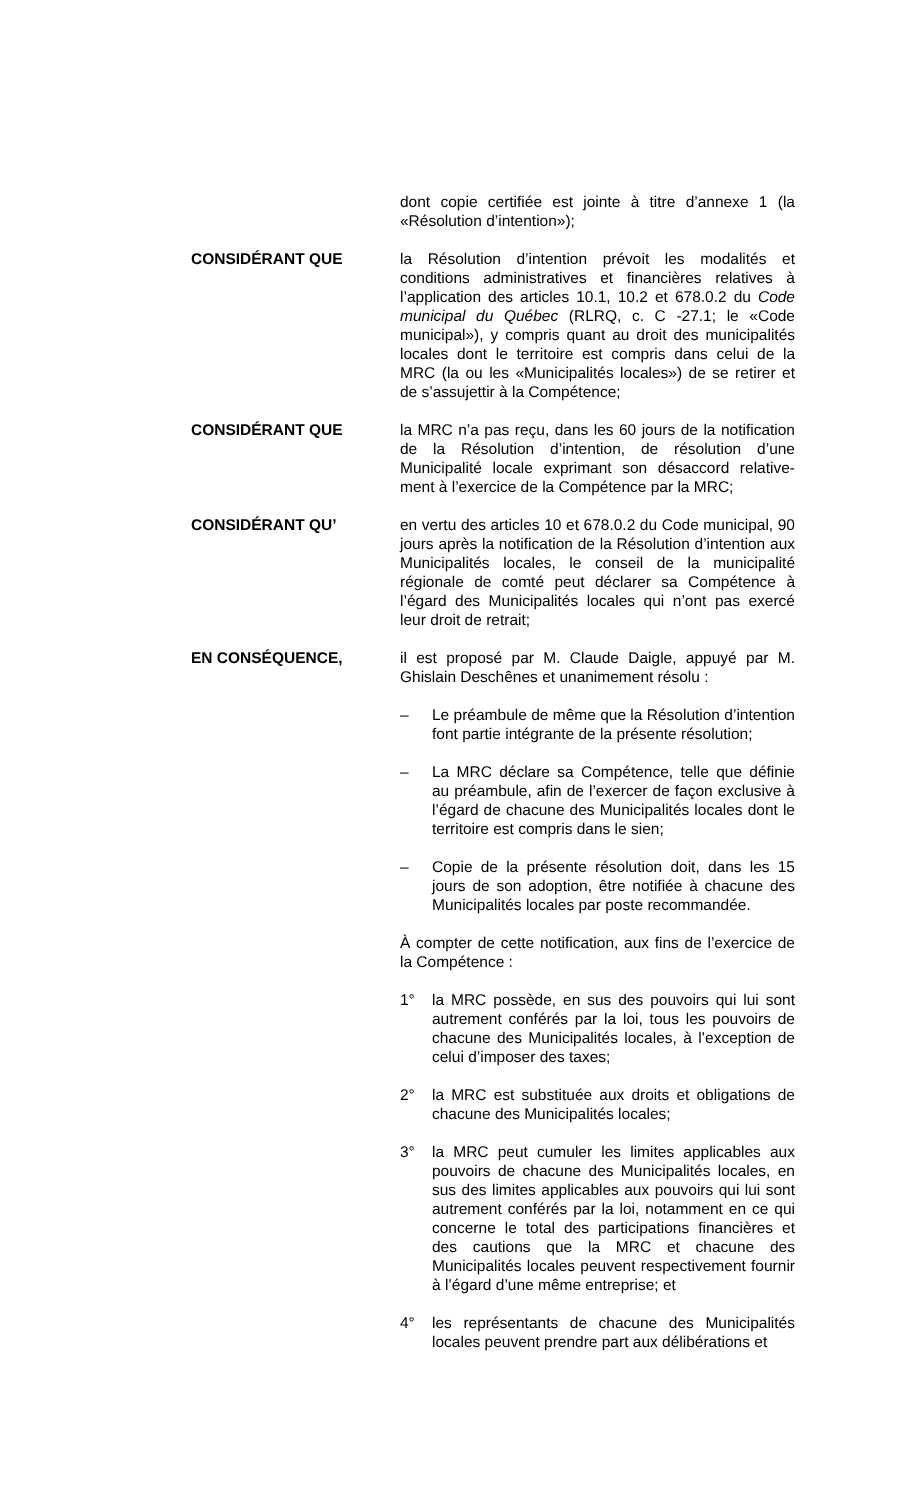dont copie certifiée est jointe à titre d’annexe 1 (la «Résolution d’intention»);
CONSIDÉRANT QUE la Résolution d’intention prévoit les modalités et conditions administratives et financières relatives à l’application des articles 10.1, 10.2 et 678.0.2 du Code municipal du Québec (RLRQ, c. C -27.1; le «Code municipal»), y compris quant au droit des municipalités locales dont le territoire est compris dans celui de la MRC (la ou les «Municipalités locales») de se retirer et de s’assujettir à la Compétence;
CONSIDÉRANT QUE la MRC n’a pas reçu, dans les 60 jours de la notification de la Résolution d’intention, de résolution d’une Municipalité locale exprimant son désaccord relative-ment à l’exercice de la Compétence par la MRC;
CONSIDÉRANT QU’ en vertu des articles 10 et 678.0.2 du Code municipal, 90 jours après la notification de la Résolution d’intention aux Municipalités locales, le conseil de la municipalité régionale de comté peut déclarer sa Compétence à l’égard des Municipalités locales qui n’ont pas exercé leur droit de retrait;
EN CONSÉQUENCE, il est proposé par M. Claude Daigle, appuyé par M. Ghislain Deschênes et unanimement résolu :
– Le préambule de même que la Résolution d’intention font partie intégrante de la présente résolution;
– La MRC déclare sa Compétence, telle que définie au préambule, afin de l’exercer de façon exclusive à l’égard de chacune des Municipalités locales dont le territoire est compris dans le sien;
– Copie de la présente résolution doit, dans les 15 jours de son adoption, être notifiée à chacune des Municipalités locales par poste recommandée.
À compter de cette notification, aux fins de l’exercice de la Compétence :
1° la MRC possède, en sus des pouvoirs qui lui sont autrement conférés par la loi, tous les pouvoirs de chacune des Municipalités locales, à l’exception de celui d’imposer des taxes;
2° la MRC est substituée aux droits et obligations de chacune des Municipalités locales;
3° la MRC peut cumuler les limites applicables aux pouvoirs de chacune des Municipalités locales, en sus des limites applicables aux pouvoirs qui lui sont autrement conférés par la loi, notamment en ce qui concerne le total des participations financières et des cautions que la MRC et chacune des Municipalités locales peuvent respectivement fournir à l’égard d’une même entreprise; et
4° les représentants de chacune des Municipalités locales peuvent prendre part aux délibérations et